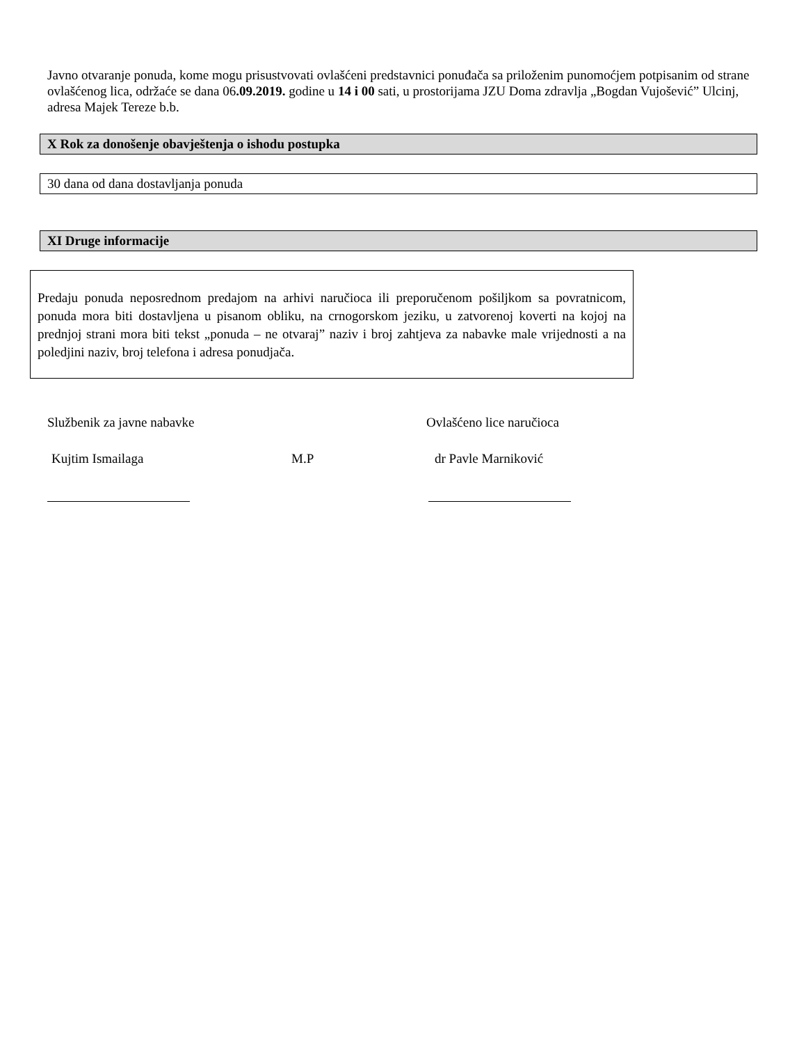Javno otvaranje ponuda, kome mogu prisustvovati ovlašćeni predstavnici ponuđača sa priloženim punomoćjem potpisanim od strane ovlašćenog lica, održaće se dana 06.09.2019. godine u 14 i 00 sati, u prostorijama JZU Doma zdravlja „Bogdan Vujošević” Ulcinj, adresa Majek Tereze b.b.
X Rok za donošenje obavještenja o ishodu postupka
30 dana od dana dostavljanja ponuda
XI Druge informacije
Predaju ponuda neposrednom predajom na arhivi naručioca ili preporučenom pošiljkom sa povratnicom, ponuda mora biti dostavljena u pisanom obliku, na crnogorskom jeziku, u zatvorenoj koverti na kojoj na prednjoj strani mora biti tekst „ponuda – ne otvaraj” naziv i broj zahtjeva za nabavke male vrijednosti a na poledjini naziv, broj telefona i adresa ponudjača.
Službenik za javne nabavke Ovlašćeno lice naručioca
Kujtim Ismailaga M.P dr Pavle Marniković